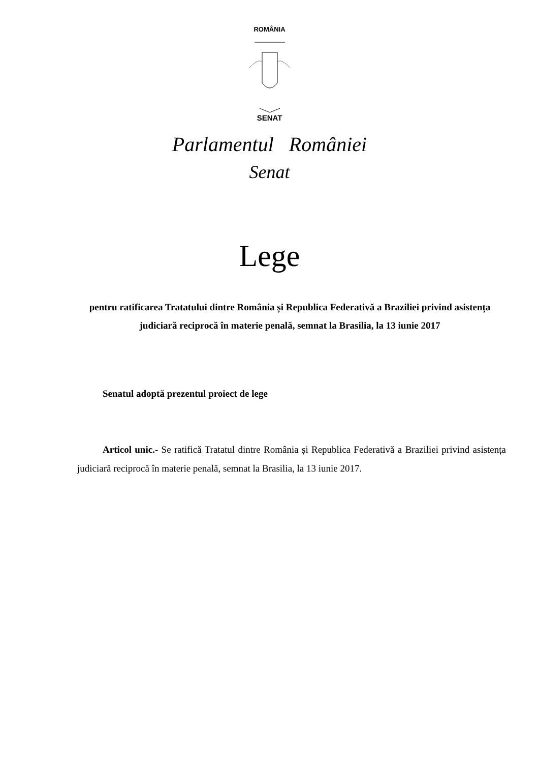ROMÂNIA
SENAT
Parlamentul României
Senat
Lege
pentru ratificarea Tratatului dintre România și Republica Federativă a Braziliei privind asistența judiciară reciprocă în materie penală, semnat la Brasilia, la 13 iunie 2017
Senatul adoptă prezentul proiect de lege
Articol unic.- Se ratifică Tratatul dintre România și Republica Federativă a Braziliei privind asistența judiciară reciprocă în materie penală, semnat la Brasilia, la 13 iunie 2017.